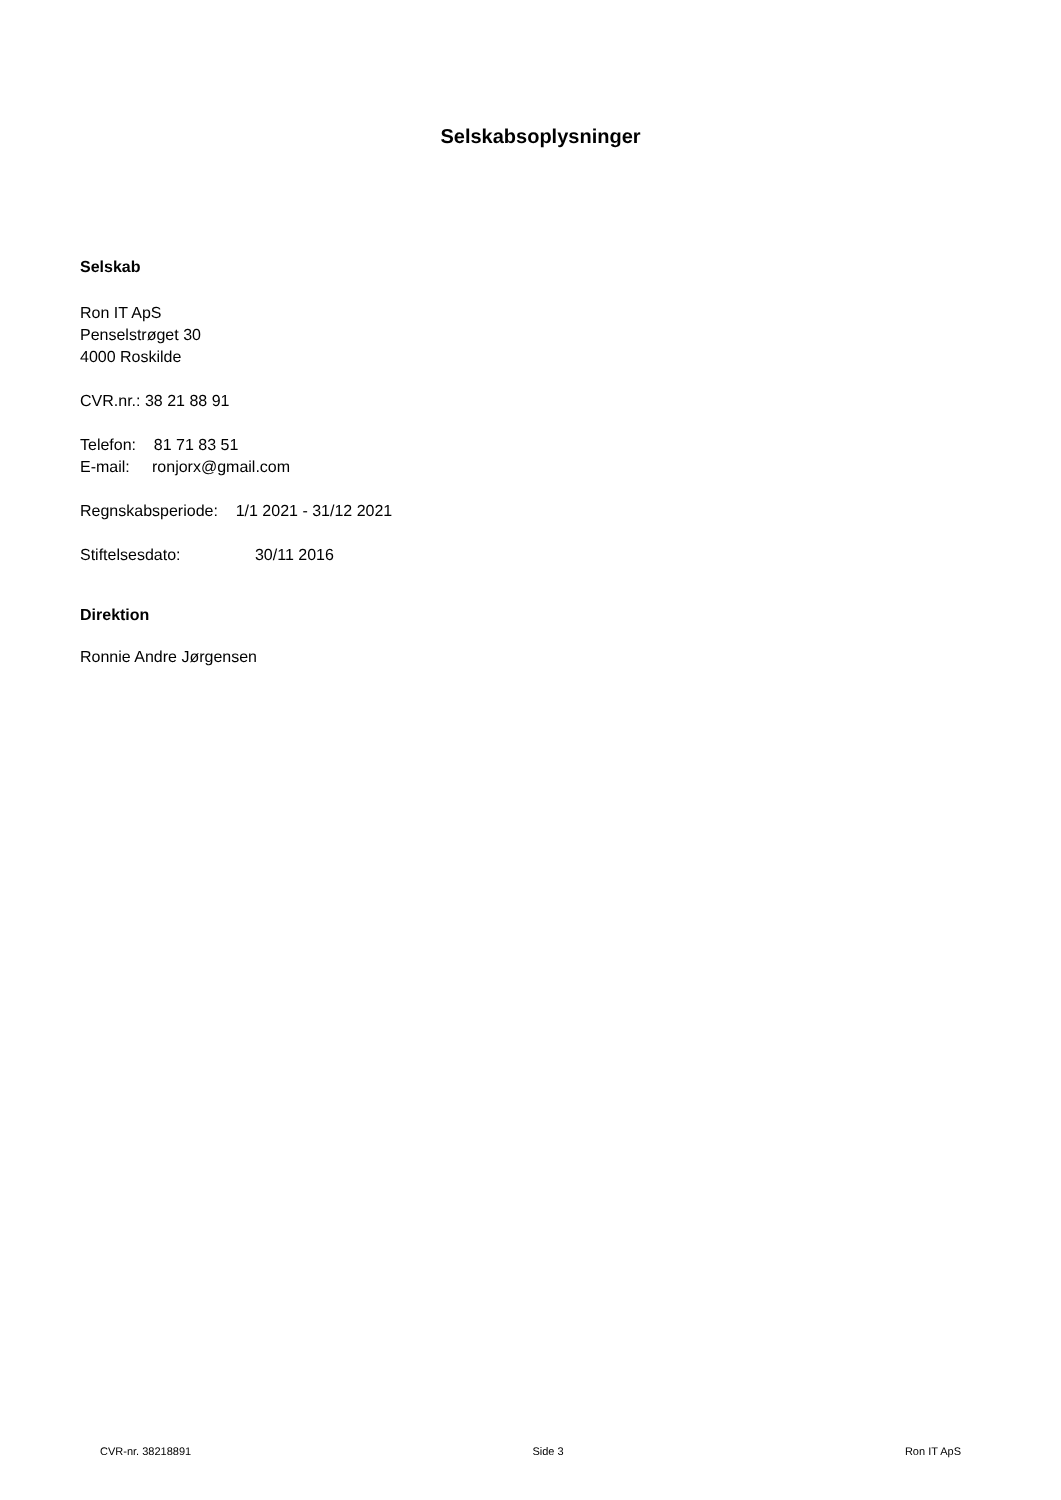Selskabsoplysninger
Selskab
Ron IT ApS
Penselstrøget 30
4000 Roskilde
CVR.nr.: 38 21 88 91
Telefon: 81 71 83 51
E-mail: ronjorx@gmail.com
Regnskabsperiode: 1/1 2021 - 31/12 2021
Stiftelsesdato: 30/11 2016
Direktion
Ronnie Andre Jørgensen
CVR-nr. 38218891 Side 3 Ron IT ApS